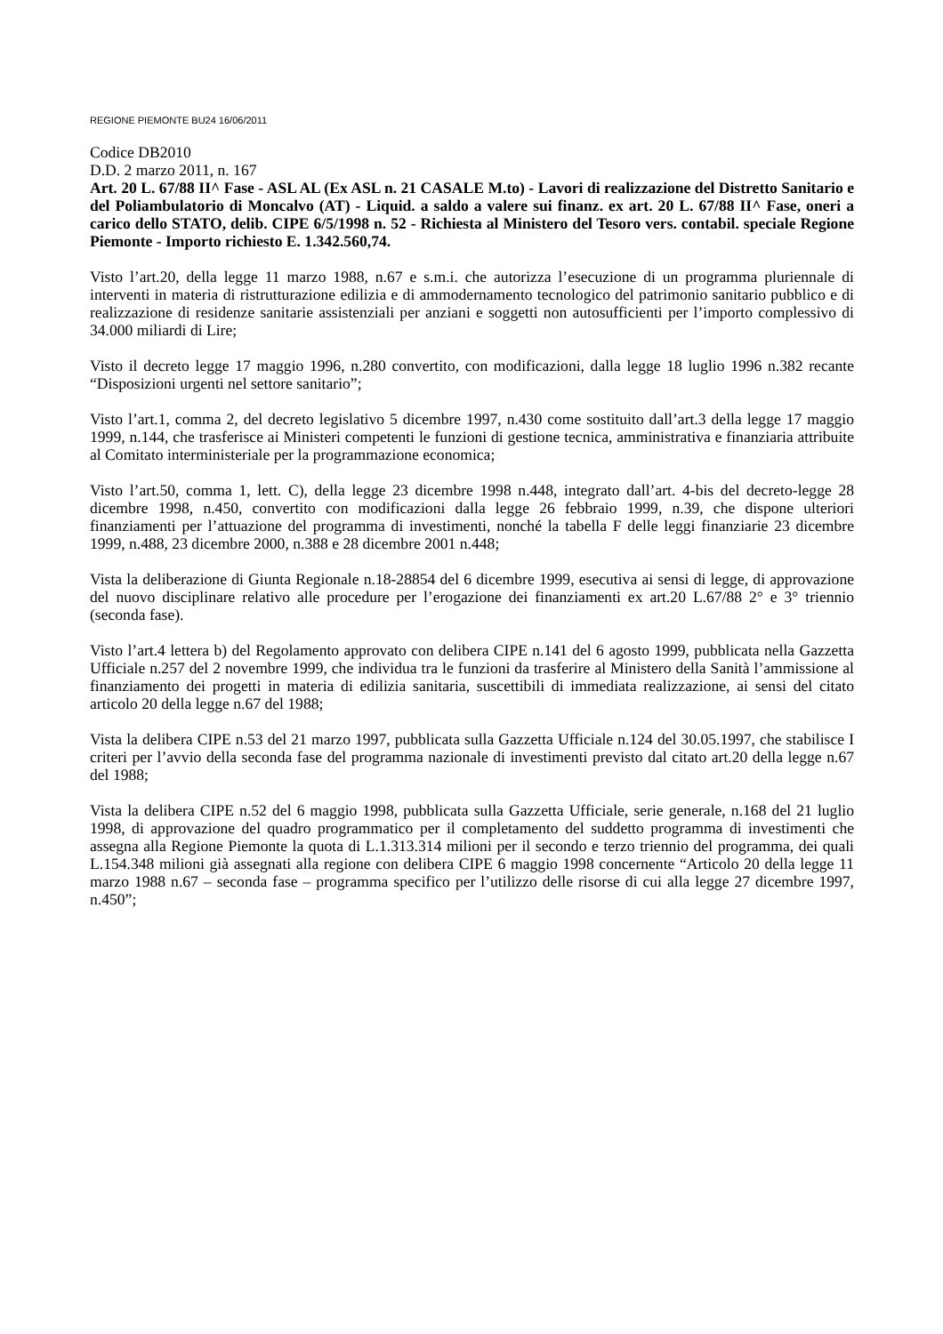REGIONE PIEMONTE BU24 16/06/2011
Codice DB2010
D.D. 2 marzo 2011, n. 167
Art. 20 L. 67/88 II^ Fase - ASL AL (Ex ASL n. 21 CASALE M.to) - Lavori di realizzazione del Distretto Sanitario e del Poliambulatorio di Moncalvo (AT) - Liquid. a saldo a valere sui finanz. ex art. 20 L. 67/88 II^ Fase, oneri a carico dello STATO, delib. CIPE 6/5/1998 n. 52 - Richiesta al Ministero del Tesoro vers. contabil. speciale Regione Piemonte - Importo richiesto E. 1.342.560,74.
Visto l’art.20, della legge 11 marzo 1988, n.67 e s.m.i. che autorizza l’esecuzione di un programma pluriennale di interventi in materia di ristrutturazione edilizia e di ammodernamento tecnologico del patrimonio sanitario pubblico e di realizzazione di residenze sanitarie assistenziali per anziani e soggetti non autosufficienti per l’importo complessivo di 34.000 miliardi di Lire;
Visto il decreto legge 17 maggio 1996, n.280 convertito, con modificazioni, dalla legge 18 luglio 1996 n.382 recante “Disposizioni urgenti nel settore sanitario”;
Visto l’art.1, comma 2, del decreto legislativo 5 dicembre 1997, n.430 come sostituito dall’art.3 della legge 17 maggio 1999, n.144, che trasferisce ai Ministeri competenti le funzioni di gestione tecnica, amministrativa e finanziaria attribuite al Comitato interministeriale per la programmazione economica;
Visto l’art.50, comma 1, lett. C), della legge 23 dicembre 1998 n.448, integrato dall’art. 4-bis del decreto-legge 28 dicembre 1998, n.450, convertito con modificazioni dalla legge 26 febbraio 1999, n.39, che dispone ulteriori finanziamenti per l’attuazione del programma di investimenti, nonché la tabella F delle leggi finanziarie 23 dicembre 1999, n.488, 23 dicembre 2000, n.388 e 28 dicembre 2001 n.448;
Vista la deliberazione di Giunta Regionale n.18-28854 del 6 dicembre 1999, esecutiva ai sensi di legge, di approvazione del nuovo disciplinare relativo alle procedure per l’erogazione dei finanziamenti ex art.20 L.67/88 2° e 3° triennio (seconda fase).
Visto l’art.4 lettera b) del Regolamento approvato con delibera CIPE n.141 del 6 agosto 1999, pubblicata nella Gazzetta Ufficiale n.257 del 2 novembre 1999, che individua tra le funzioni da trasferire al Ministero della Sanità l’ammissione al finanziamento dei progetti in materia di edilizia sanitaria, suscettibili di immediata realizzazione, ai sensi del citato articolo 20 della legge n.67 del 1988;
Vista la delibera CIPE n.53 del 21 marzo 1997, pubblicata sulla Gazzetta Ufficiale n.124 del 30.05.1997, che stabilisce I criteri per l’avvio della seconda fase del programma nazionale di investimenti previsto dal citato art.20 della legge n.67 del 1988;
Vista la delibera CIPE n.52 del 6 maggio 1998, pubblicata sulla Gazzetta Ufficiale, serie generale, n.168 del 21 luglio 1998, di approvazione del quadro programmatico per il completamento del suddetto programma di investimenti che assegna alla Regione Piemonte la quota di L.1.313.314 milioni per il secondo e terzo triennio del programma, dei quali L.154.348 milioni già assegnati alla regione con delibera CIPE 6 maggio 1998 concernente “Articolo 20 della legge 11 marzo 1988 n.67 – seconda fase – programma specifico per l’utilizzo delle risorse di cui alla legge 27 dicembre 1997, n.450”;